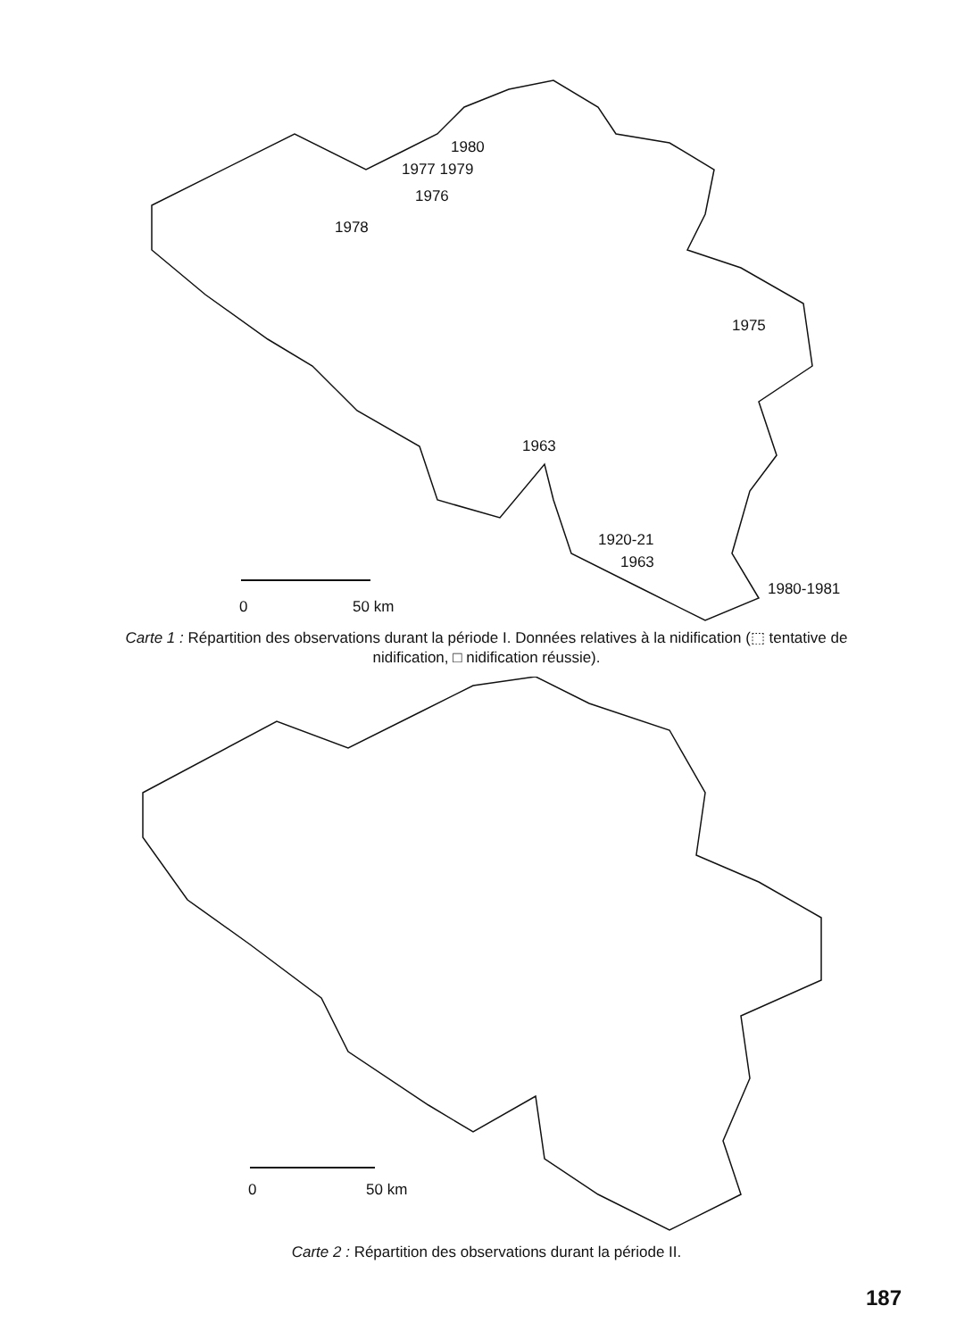1980
1977 1979
1976
1978
1975
1963
1920-21
1963
1980-1981
0 50 km
Carte 1 : Répartition des observations durant la période I. Données relatives à la nidification (⬚ tentative de nidification, □ nidification réussie).
0 50 km
Carte 2 : Répartition des observations durant la période II.
187